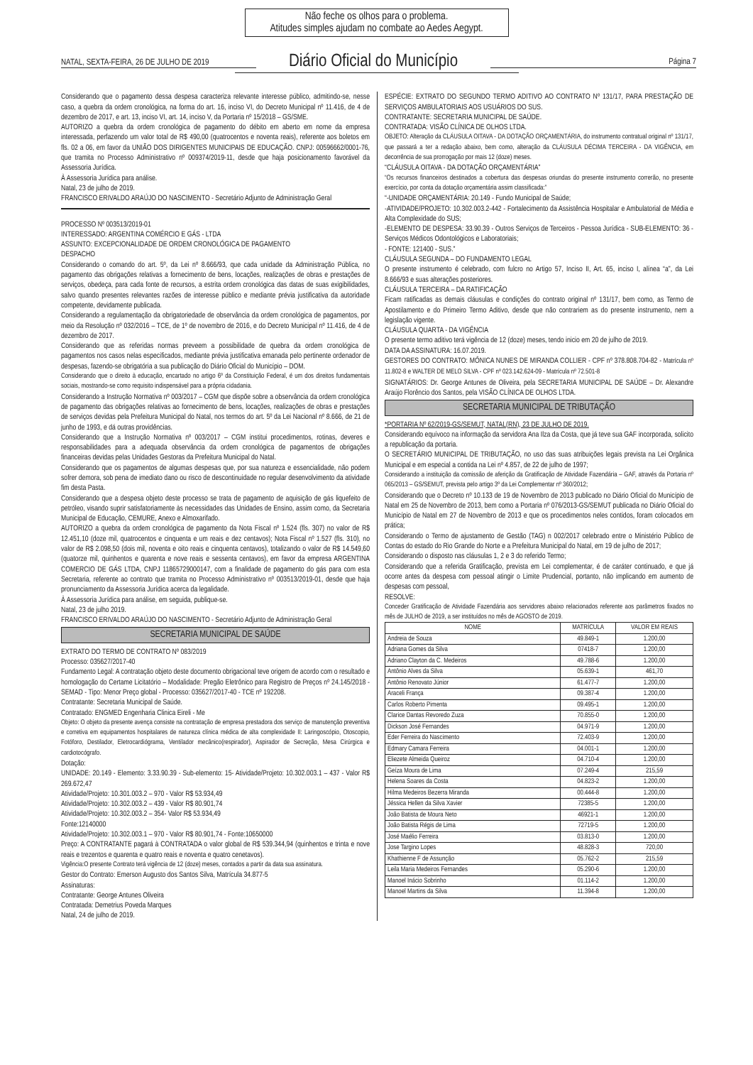Não feche os olhos para o problema.
Atitudes simples ajudam no combate ao Aedes Aegypt.
NATAL, SEXTA-FEIRA, 26 DE JULHO DE 2019
Diário Oficial do Município
Página 7
Considerando que o pagamento dessa despesa caracteriza relevante interesse público, admitindo-se, nesse caso, a quebra da ordem cronológica, na forma do art. 16, inciso VI, do Decreto Municipal nº 11.416, de 4 de dezembro de 2017, e art. 13, inciso VI, art. 14, inciso V, da Portaria nº 15/2018 – GS/SME.
AUTORIZO a quebra da ordem cronológica de pagamento do débito em aberto em nome da empresa interessada, perfazendo um valor total de R$ 490,00 (quatrocentos e noventa reais), referente aos boletos em fls. 02 a 06, em favor da UNIÃO DOS DIRIGENTES MUNICIPAIS DE EDUCAÇÃO. CNPJ: 00596662/0001-76, que tramita no Processo Administrativo nº 009374/2019-11, desde que haja posicionamento favorável da Assessoria Jurídica.
À Assessoria Jurídica para análise.
Natal, 23 de julho de 2019.
FRANCISCO ERIVALDO ARAÚJO DO NASCIMENTO - Secretário Adjunto de Administração Geral
PROCESSO Nº 003513/2019-01
INTERESSADO: ARGENTINA COMÉRCIO E GÁS - LTDA
ASSUNTO: EXCEPCIONALIDADE DE ORDEM CRONOLÓGICA DE PAGAMENTO
DESPACHO
Considerando o comando do art. 5º, da Lei nº 8.666/93, que cada unidade da Administração Pública, no pagamento das obrigações relativas a fornecimento de bens, locações, realizações de obras e prestações de serviços, obedeça, para cada fonte de recursos, a estrita ordem cronológica das datas de suas exigibilidades, salvo quando presentes relevantes razões de interesse público e mediante prévia justificativa da autoridade competente, devidamente publicada.
Considerando a regulamentação da obrigatoriedade de observância da ordem cronológica de pagamentos, por meio da Resolução nº 032/2016 – TCE, de 1º de novembro de 2016, e do Decreto Municipal nº 11.416, de 4 de dezembro de 2017.
Considerando que as referidas normas preveem a possibilidade de quebra da ordem cronológica de pagamentos nos casos nelas especificados, mediante prévia justificativa emanada pelo pertinente ordenador de despesas, fazendo-se obrigatória a sua publicação do Diário Oficial do Município – DOM.
Considerando que o direito à educação, encartado no artigo 6º da Constituição Federal, é um dos direitos fundamentais sociais, mostrando-se como requisito indispensável para a própria cidadania.
Considerando a Instrução Normativa nº 003/2017 – CGM que dispõe sobre a observância da ordem cronológica de pagamento das obrigações relativas ao fornecimento de bens, locações, realizações de obras e prestações de serviços devidas pela Prefeitura Municipal do Natal, nos termos do art. 5º da Lei Nacional nº 8.666, de 21 de junho de 1993, e dá outras providências.
Considerando que a Instrução Normativa nº 003/2017 – CGM institui procedimentos, rotinas, deveres e responsabilidades para a adequada observância da ordem cronológica de pagamentos de obrigações financeiras devidas pelas Unidades Gestoras da Prefeitura Municipal do Natal.
Considerando que os pagamentos de algumas despesas que, por sua natureza e essencialidade, não podem sofrer demora, sob pena de imediato dano ou risco de descontinuidade no regular desenvolvimento da atividade fim desta Pasta.
Considerando que a despesa objeto deste processo se trata de pagamento de aquisição de gás liquefeito de petróleo, visando suprir satisfatoriamente às necessidades das Unidades de Ensino, assim como, da Secretaria Municipal de Educação, CEMURE, Anexo e Almoxarifado.
AUTORIZO a quebra da ordem cronológica de pagamento da Nota Fiscal nº 1.524 (fls. 307) no valor de R$ 12.451,10 (doze mil, quatrocentos e cinquenta e um reais e dez centavos); Nota Fiscal nº 1.527 (fls. 310), no valor de R$ 2.098,50 (dois mil, noventa e oito reais e cinquenta centavos), totalizando o valor de R$ 14.549,60 (quatorze mil, quinhentos e quarenta e nove reais e sessenta centavos), em favor da empresa ARGENTINA COMERCIO DE GÁS LTDA, CNPJ 11865729000147, com a finalidade de pagamento do gás para com esta Secretaria, referente ao contrato que tramita no Processo Administrativo nº 003513/2019-01, desde que haja pronunciamento da Assessoria Jurídica acerca da legalidade.
À Assessoria Jurídica para análise, em seguida, publique-se.
Natal, 23 de julho 2019.
FRANCISCO ERIVALDO ARAÚJO DO NASCIMENTO - Secretário Adjunto de Administração Geral
SECRETARIA MUNICIPAL DE SAÚDE
EXTRATO DO TERMO DE CONTRATO Nº 083/2019
Processo: 035627/2017-40
Fundamento Legal: A contratação objeto deste documento obrigacional teve origem de acordo com o resultado e homologação do Certame Licitatório – Modalidade: Pregão Eletrônico para Registro de Preços nº 24.145/2018 - SEMAD - Tipo: Menor Preço global - Processo: 035627/2017-40 - TCE nº 192208.
Contratante: Secretaria Municipal de Saúde.
Contratado: ENGMED Engenharia Clinica Eireli - Me
Objeto: O objeto da presente avença consiste na contratação de empresa prestadora dos serviço de manutenção preventiva e corretiva em equipamentos hospitalares de natureza clínica médica de alta complexidade II: Laringoscópio, Otoscopio, Fotóforo, Destilador, Eletrocardiógrama, Ventilador mecânico(respirador), Aspirador de Secreção, Mesa Cirúrgica e cardiotocógrafo.
Dotação:
UNIDADE: 20.149 - Elemento: 3.33.90.39 - Sub-elemento: 15- Atividade/Projeto: 10.302.003.1 – 437 - Valor R$ 269.672,47
Atividade/Projeto: 10.301.003.2 – 970 - Valor R$ 53.934,49
Atividade/Projeto: 10.302.003.2 – 439 - Valor R$ 80.901,74
Atividade/Projeto: 10.302.003.2 – 354- Valor R$ 53.934,49
Fonte:12140000
Atividade/Projeto: 10.302.003.1 – 970 - Valor R$ 80.901,74 - Fonte:10650000
Preço: A CONTRATANTE pagará à CONTRATADA o valor global de R$ 539.344,94 (quinhentos e trinta e nove reais e trezentos e quarenta e quatro reais e noventa e quatro cenetavos).
Vigência:O presente Contrato terá vigência de 12 (doze) meses, contados a partir da data sua assinatura.
Gestor do Contrato: Emerson Augusto dos Santos Silva, Matrícula 34.877-5
Assinaturas:
Contratante: George Antunes Oliveira
Contratada: Demetrius Poveda Marques
Natal, 24 de julho de 2019.
ESPÉCIE: EXTRATO DO SEGUNDO TERMO ADITIVO AO CONTRATO Nº 131/17, PARA PRESTAÇÃO DE SERVIÇOS AMBULATORIAIS AOS USUÁRIOS DO SUS.
CONTRATANTE: SECRETARIA MUNICIPAL DE SAÚDE.
CONTRATADA: VISÃO CLÍNICA DE OLHOS LTDA.
OBJETO: Alteração da CLÁUSULA OITAVA - DA DOTAÇÃO ORÇAMENTÁRIA, do instrumento contratual original nº 131/17, que passará a ter a redação abaixo, bem como, alteração da CLÁUSULA DÉCIMA TERCEIRA - DA VIGÊNCIA, em decorrência de sua prorrogação por mais 12 (doze) meses.
“CLÁUSULA OITAVA - DA DOTAÇÃO ORÇAMENTÁRIA”
“Os recursos financeiros destinados a cobertura das despesas oriundas do presente instrumento correrão, no presente exercício, por conta da dotação orçamentária assim classificada:”
“-UNIDADE ORÇAMENTÁRIA: 20.149 - Fundo Municipal de Saúde;
-ATIVIDADE/PROJETO: 10.302.003.2-442 - Fortalecimento da Assistência Hospitalar e Ambulatorial de Média e Alta Complexidade do SUS;
-ELEMENTO DE DESPESA: 33.90.39 - Outros Serviços de Terceiros - Pessoa Jurídica - SUB-ELEMENTO: 36 - Serviços Médicos Odontológicos e Laboratoriais;
- FONTE: 121400 - SUS.”
CLÁUSULA SEGUNDA – DO FUNDAMENTO LEGAL
O presente instrumento é celebrado, com fulcro no Artigo 57, Inciso II, Art. 65, inciso I, alínea “a”, da Lei 8.666/93 e suas alterações posteriores.
CLÁUSULA TERCEIRA – DA RATIFICAÇÃO
Ficam ratificadas as demais cláusulas e condições do contrato original nº 131/17, bem como, as Termo de Apostilamento e do Primeiro Termo Aditivo, desde que não contrariem as do presente instrumento, nem a legislação vigente.
CLÁUSULA QUARTA - DA VIGÊNCIA
O presente termo aditivo terá vigência de 12 (doze) meses, tendo inicio em 20 de julho de 2019.
DATA DA ASSINATURA: 16.07.2019.
GESTORES DO CONTRATO: MÔNICA NUNES DE MIRANDA COLLIER - CPF nº 378.808.704-82 - Matrícula nº 11.802-8 e WALTER DE MELO SILVA - CPF nº 023.142.624-09 - Matrícula nº 72.501-8
SIGNATÁRIOS: Dr. George Antunes de Oliveira, pela SECRETARIA MUNICIPAL DE SAÚDE – Dr. Alexandre Araújo Florêncio dos Santos, pela VISÃO CLÍNICA DE OLHOS LTDA.
SECRETARIA MUNICIPAL DE TRIBUTAÇÃO
*PORTARIA Nº 62/2019-GS/SEMUT, NATAL(RN), 23 DE JULHO DE 2019.
Considerando equívoco na informação da servidora Ana Ilza da Costa, que já teve sua GAF incorporada, solicito a republicação da portaria.
O SECRETÁRIO MUNICIPAL DE TRIBUTAÇÃO, no uso das suas atribuições legais prevista na Lei Orgânica Municipal e em especial a contida na Lei nº 4.857, de 22 de julho de 1997;
Considerando a instituição da comissão de aferição da Gratificação de Atividade Fazendária – GAF, através da Portaria nº 065/2013 – GS/SEMUT, prevista pelo artigo 3º da Lei Complementar nº 360/2012;
Considerando que o Decreto nº 10.133 de 19 de Novembro de 2013 publicado no Diário Oficial do Município de Natal em 25 de Novembro de 2013, bem como a Portaria nº 076/2013-GS/SEMUT publicada no Diário Oficial do Município de Natal em 27 de Novembro de 2013 e que os procedimentos neles contidos, foram colocados em prática;
Considerando o Termo de ajustamento de Gestão (TAG) n 002/2017 celebrado entre o Ministério Público de Contas do estado do Rio Grande do Norte e a Prefeitura Municipal do Natal, em 19 de julho de 2017;
Considerando o disposto nas cláusulas 1, 2 e 3 do referido Termo;
Considerando que a referida Gratificação, prevista em Lei complementar, é de caráter continuado, e que já ocorre antes da despesa com pessoal atingir o Limite Prudencial, portanto, não implicando em aumento de despesas com pessoal,
RESOLVE:
Conceder Gratificação de Atividade Fazendária aos servidores abaixo relacionados referente aos parâmetros fixados no mês de JULHO de 2019, a ser instituídos no mês de AGOSTO de 2019.
| NOME | MATRÍCULA | VALOR EM REAIS |
| --- | --- | --- |
| Andreia de Souza | 49.849-1 | 1.200,00 |
| Adriana Gomes da Silva | 07418-7 | 1.200,00 |
| Adriano Clayton da C. Medeiros | 49.788-6 | 1.200,00 |
| Antônio Alves da Silva | 05.639-1 | 461,70 |
| Antônio Renovato Júnior | 61.477-7 | 1.200,00 |
| Araceli França | 09.387-4 | 1.200,00 |
| Carlos Roberto Pimenta | 09.495-1 | 1.200,00 |
| Clarice Dantas Revoredo Zuza | 70.855-0 | 1.200,00 |
| Dickson José Fernandes | 04.971-9 | 1.200,00 |
| Eder Ferreira do Nascimento | 72.403-9 | 1.200,00 |
| Edmary Camara Ferreira | 04.001-1 | 1.200,00 |
| Eliezete Almeida Queiroz | 04.710-4 | 1.200,00 |
| Geíza Moura de Lima | 07.249-4 | 215,59 |
| Helena Soares da Costa | 04.823-2 | 1.200,00 |
| Hilma Medeiros Bezerra Miranda | 00.444-8 | 1.200,00 |
| Jéssica Hellen da Silva Xavier | 72385-5 | 1.200,00 |
| João Batista de Moura Neto | 46921-1 | 1.200,00 |
| João Batista Régis de Lima | 72719-5 | 1.200,00 |
| José Maélio Ferreira | 03.813-0 | 1.200,00 |
| Jose Targino Lopes | 48.828-3 | 720,00 |
| Khathienne F de Assunção | 05.762-2 | 215,59 |
| Leila Maria Medeiros Fernandes | 05.290-6 | 1.200,00 |
| Manoel Inácio Sobrinho | 01.114-2 | 1.200,00 |
| Manoel Martins da Silva | 11.394-8 | 1.200,00 |